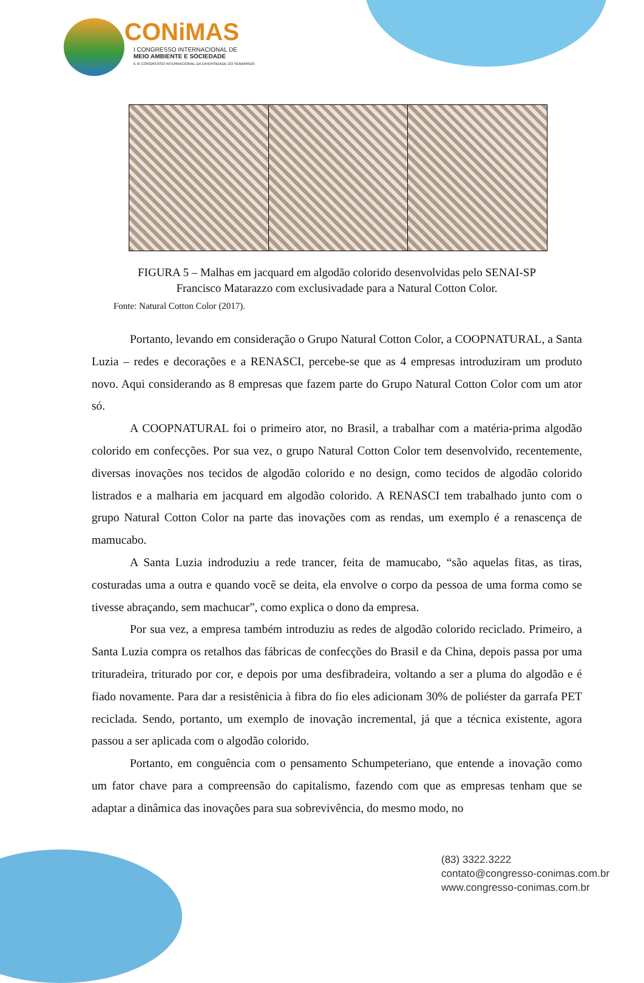CONiMAS
I CONGRESSO INTERNACIONAL DE
MEIO AMBIENTE E SOCIEDADE
E III CONGRESSO INTERNACIONAL DA DIVERSIDADE DO SEMIÁRIDO
FIGURA 5 – Malhas em jacquard em algodão colorido desenvolvidas pelo SENAI-SP
Francisco Matarazzo com exclusivadade para a Natural Cotton Color.
Fonte: Natural Cotton Color (2017).
Portanto, levando em consideração o Grupo Natural Cotton Color, a COOPNATURAL, a Santa Luzia – redes e decorações e a RENASCI, percebe-se que as 4 empresas introduziram um produto novo. Aqui considerando as 8 empresas que fazem parte do Grupo Natural Cotton Color com um ator só.
A COOPNATURAL foi o primeiro ator, no Brasil, a trabalhar com a matéria-prima algodão colorido em confecções. Por sua vez, o grupo Natural Cotton Color tem desenvolvido, recentemente, diversas inovações nos tecidos de algodão colorido e no design, como tecidos de algodão colorido listrados e a malharia em jacquard em algodão colorido. A RENASCI tem trabalhado junto com o grupo Natural Cotton Color na parte das inovações com as rendas, um exemplo é a renascença de mamucabo.
A Santa Luzia indroduziu a rede trancer, feita de mamucabo, “são aquelas fitas, as tiras, costuradas uma a outra e quando você se deita, ela envolve o corpo da pessoa de uma forma como se tivesse abraçando, sem machucar”, como explica o dono da empresa.
Por sua vez, a empresa também introduziu as redes de algodão colorido reciclado. Primeiro, a Santa Luzia compra os retalhos das fábricas de confecções do Brasil e da China, depois passa por uma trituradeira, triturado por cor, e depois por uma desfibradeira, voltando a ser a pluma do algodão e é fiado novamente. Para dar a resistênicia à fibra do fio eles adicionam 30% de poliéster da garrafa PET reciclada. Sendo, portanto, um exemplo de inovação incremental, já que a técnica existente, agora passou a ser aplicada com o algodão colorido.
Portanto, em conguência com o pensamento Schumpeteriano, que entende a inovação como um fator chave para a compreensão do capitalismo, fazendo com que as empresas tenham que se adaptar a dinâmica das inovações para sua sobrevivência, do mesmo modo, no
(83) 3322.3222
contato@congresso-conimas.com.br
www.congresso-conimas.com.br